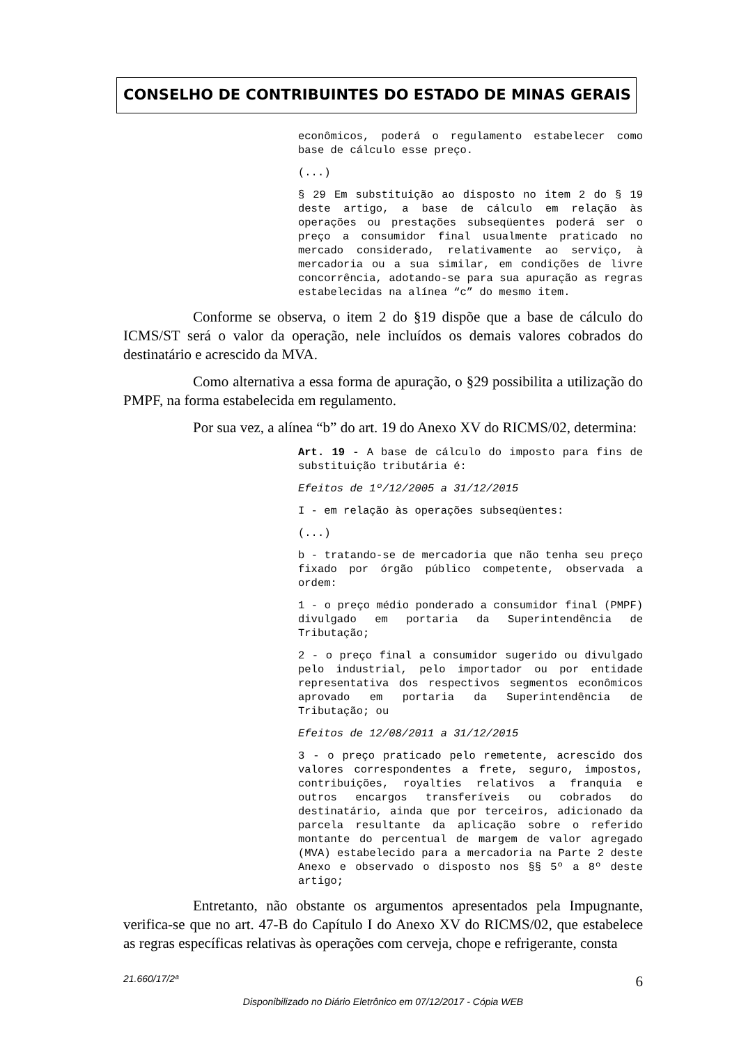CONSELHO DE CONTRIBUINTES DO ESTADO DE MINAS GERAIS
econômicos, poderá o regulamento estabelecer como base de cálculo esse preço.
(...)
§ 29 Em substituição ao disposto no item 2 do § 19 deste artigo, a base de cálculo em relação às operações ou prestações subseqüentes poderá ser o preço a consumidor final usualmente praticado no mercado considerado, relativamente ao serviço, à mercadoria ou a sua similar, em condições de livre concorrência, adotando-se para sua apuração as regras estabelecidas na alínea “c” do mesmo item.
Conforme se observa, o item 2 do §19 dispõe que a base de cálculo do ICMS/ST será o valor da operação, nele incluídos os demais valores cobrados do destinatário e acrescido da MVA.
Como alternativa a essa forma de apuração, o §29 possibilita a utilização do PMPF, na forma estabelecida em regulamento.
Por sua vez, a alínea “b” do art. 19 do Anexo XV do RICMS/02, determina:
Art. 19 - A base de cálculo do imposto para fins de substituição tributária é:
Efeitos de 1º/12/2005 a 31/12/2015
I - em relação às operações subseqüentes:
(...)
b - tratando-se de mercadoria que não tenha seu preço fixado por órgão público competente, observada a ordem:
1 - o preço médio ponderado a consumidor final (PMPF) divulgado em portaria da Superintendência de Tributação;
2 - o preço final a consumidor sugerido ou divulgado pelo industrial, pelo importador ou por entidade representativa dos respectivos segmentos econômicos aprovado em portaria da Superintendência de Tributação; ou
Efeitos de 12/08/2011 a 31/12/2015
3 - o preço praticado pelo remetente, acrescido dos valores correspondentes a frete, seguro, impostos, contribuições, royalties relativos a franquia e outros encargos transferíveis ou cobrados do destinatário, ainda que por terceiros, adicionado da parcela resultante da aplicação sobre o referido montante do percentual de margem de valor agregado (MVA) estabelecido para a mercadoria na Parte 2 deste Anexo e observado o disposto nos §§ 5º a 8º deste artigo;
Entretanto, não obstante os argumentos apresentados pela Impugnante, verifica-se que no art. 47-B do Capítulo I do Anexo XV do RICMS/02, que estabelece as regras específicas relativas às operações com cerveja, chope e refrigerante, consta
21.660/17/2ª 6
Disponibilizado no Diário Eletrônico em 07/12/2017 - Cópia WEB